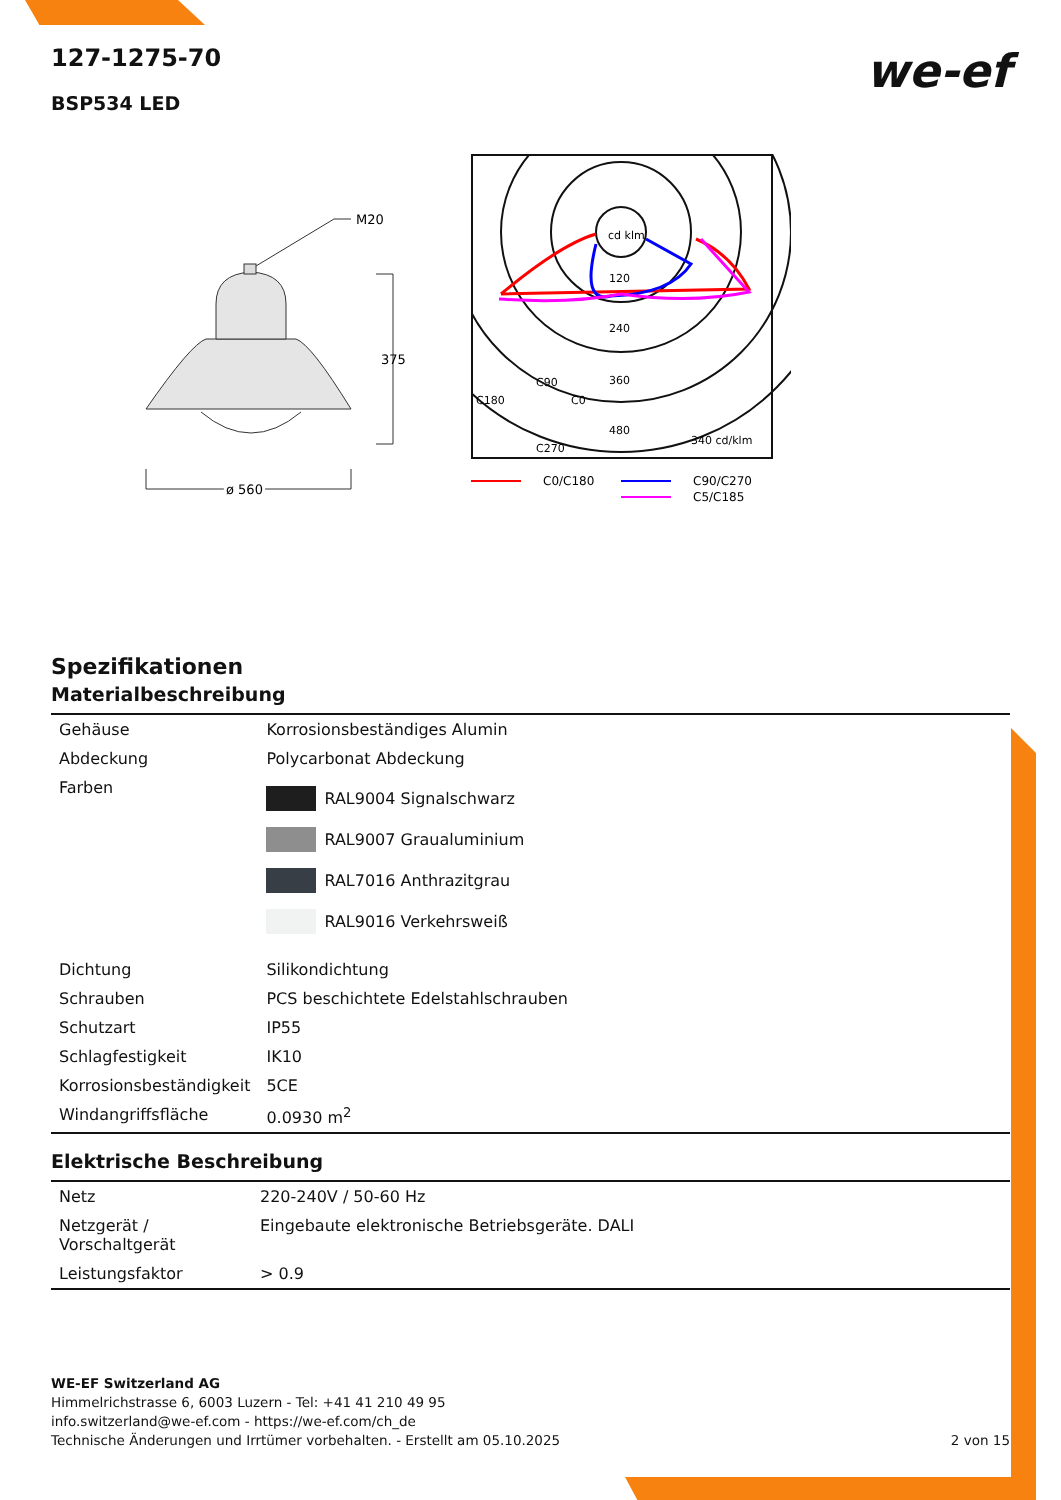we-ef
127-1275-70
BSP534 LED
M20
375
ø 560
cd klm
120
240
360
480
C90
C180
C0
C270
340 cd/klm
C0/C180
C90/C270
C5/C185
Spezifikationen
Materialbeschreibung
| Gehäuse | Korrosionsbeständiges Alumin |
| Abdeckung | Polycarbonat Abdeckung |
| Farben | RAL9004 Signalschwarz RAL9007 Graualuminium RAL7016 Anthrazitgrau RAL9016 Verkehrsweiß |
| Dichtung | Silikondichtung |
| Schrauben | PCS beschichtete Edelstahlschrauben |
| Schutzart | IP55 |
| Schlagfestigkeit | IK10 |
| Korrosionsbeständigkeit | 5CE |
| Windangriffsfläche | 0.0930 m<sup>2</sup> |
Elektrische Beschreibung
| Netz | 220-240V / 50-60 Hz |
| Netzgerät / Vorschaltgerät | Eingebaute elektronische Betriebsgeräte. DALI |
| Leistungsfaktor | > 0.9 |
WE-EF Switzerland AG
Himmelrichstrasse 6, 6003 Luzern - Tel: +41 41 210 49 95
info.switzerland@we-ef.com - https://we-ef.com/ch_de
Technische Änderungen und Irrtümer vorbehalten. - Erstellt am 05.10.2025 2 von 15